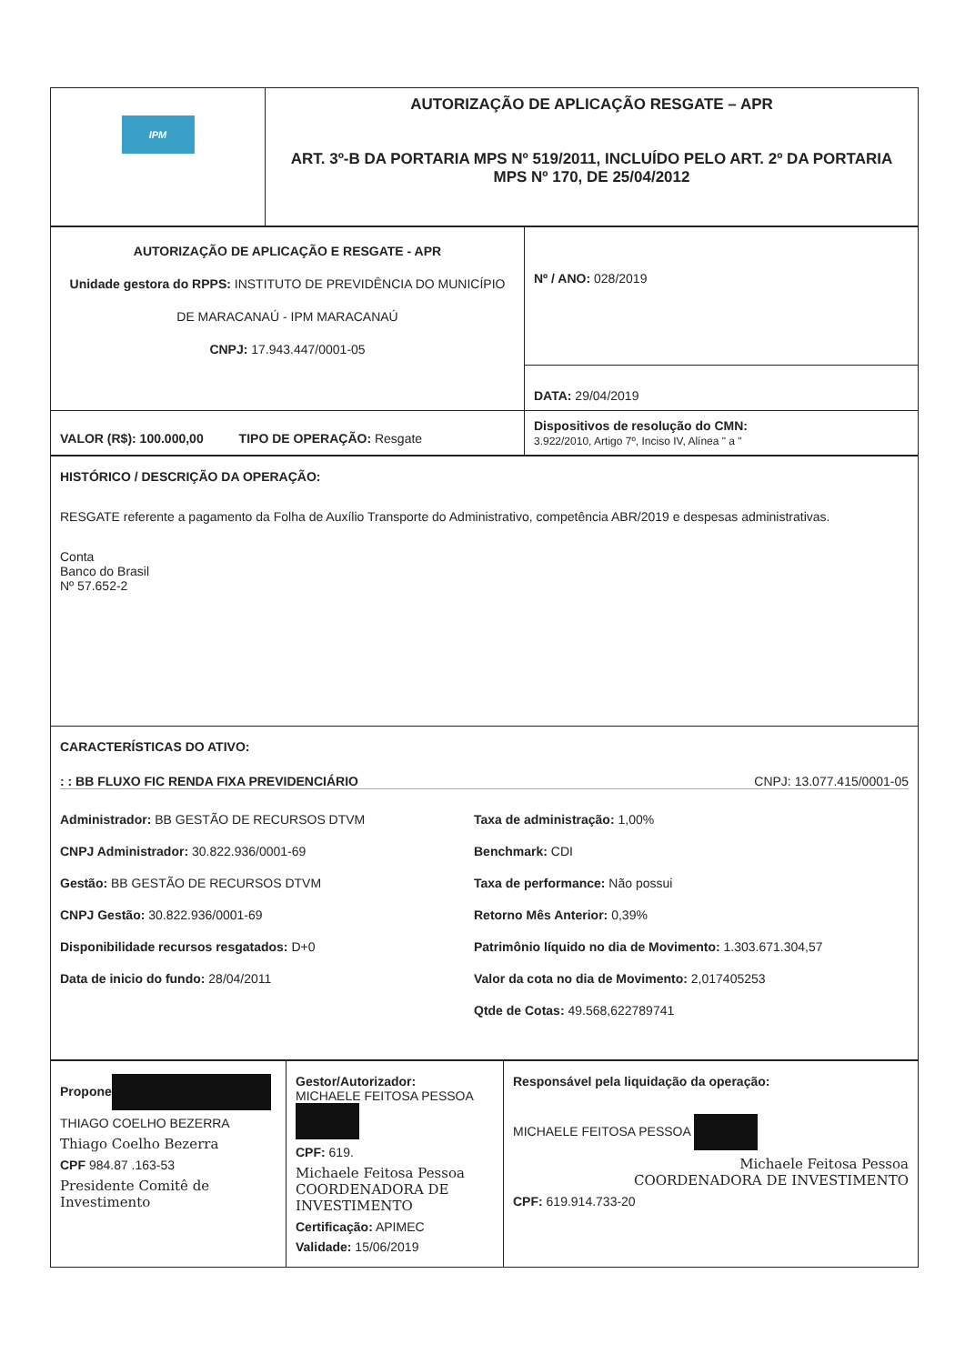| IPM | AUTORIZAÇÃO DE APLICAÇÃO RESGATE – APR ART. 3º-B DA PORTARIA MPS Nº 519/2011, INCLUÍDO PELO ART. 2º DA PORTARIA MPS Nº 170, DE 25/04/2012 |
| AUTORIZAÇÃO DE APLICAÇÃO E RESGATE - APR Unidade gestora do RPPS: INSTITUTO DE PREVIDÊNCIA DO MUNICÍPIO DE MARACANAÚ - IPM MARACANAÚ CNPJ: 17.943.447/0001-05 | Nº / ANO: 028/2019 |
| | DATA: 29/04/2019 |
| VALOR (R$): 100.000,00 TIPO DE OPERAÇÃO: Resgate | Dispositivos de resolução do CMN: 3.922/2010, Artigo 7º, Inciso IV, Alínea " a " |
| HISTÓRICO / DESCRIÇÃO DA OPERAÇÃO: RESGATE referente a pagamento da Folha de Auxílio Transporte do Administrativo, competência ABR/2019 e despesas administrativas. Conta Banco do Brasil Nº 57.652-2 |
| CARACTERÍSTICAS DO ATIVO: : : BB FLUXO FIC RENDA FIXA PREVIDENCIÁRIO CNPJ: 13.077.415/0001-05 Administrador: BB GESTÃO DE RECURSOS DTVM CNPJ Administrador: 30.822.936/0001-69 Gestão: BB GESTÃO DE RECURSOS DTVM CNPJ Gestão: 30.822.936/0001-69 Disponibilidade recursos resgatados: D+0 Data de inicio do fundo: 28/04/2011 Taxa de administração: 1,00% Benchmark: CDI Taxa de performance: Não possui Retorno Mês Anterior: 0,39% Patrimônio líquido no dia de Movimento: 1.303.671.304,57 Valor da cota no dia de Movimento: 2,017405253 Qtde de Cotas: 49.568,622789741 |
| Propone THIAGO COELHO BEZERRA Thiago Coelho Bezerra CPF 984.87 .163-53 Presidente Comitê de Investimento | Gestor/Autorizador: MICHAELE FEITOSA PESSOA CPF: 619. Michaele Feitosa Pessoa COORDENADORA DE INVESTIMENTO Certificação: APIMEC Validade: 15/06/2019 | Responsável pela liquidação da operação: MICHAELE FEITOSA PESSOA Michaele Feitosa Pessoa COORDENADORA DE INVESTIMENTO CPF: 619.914.733-20 |